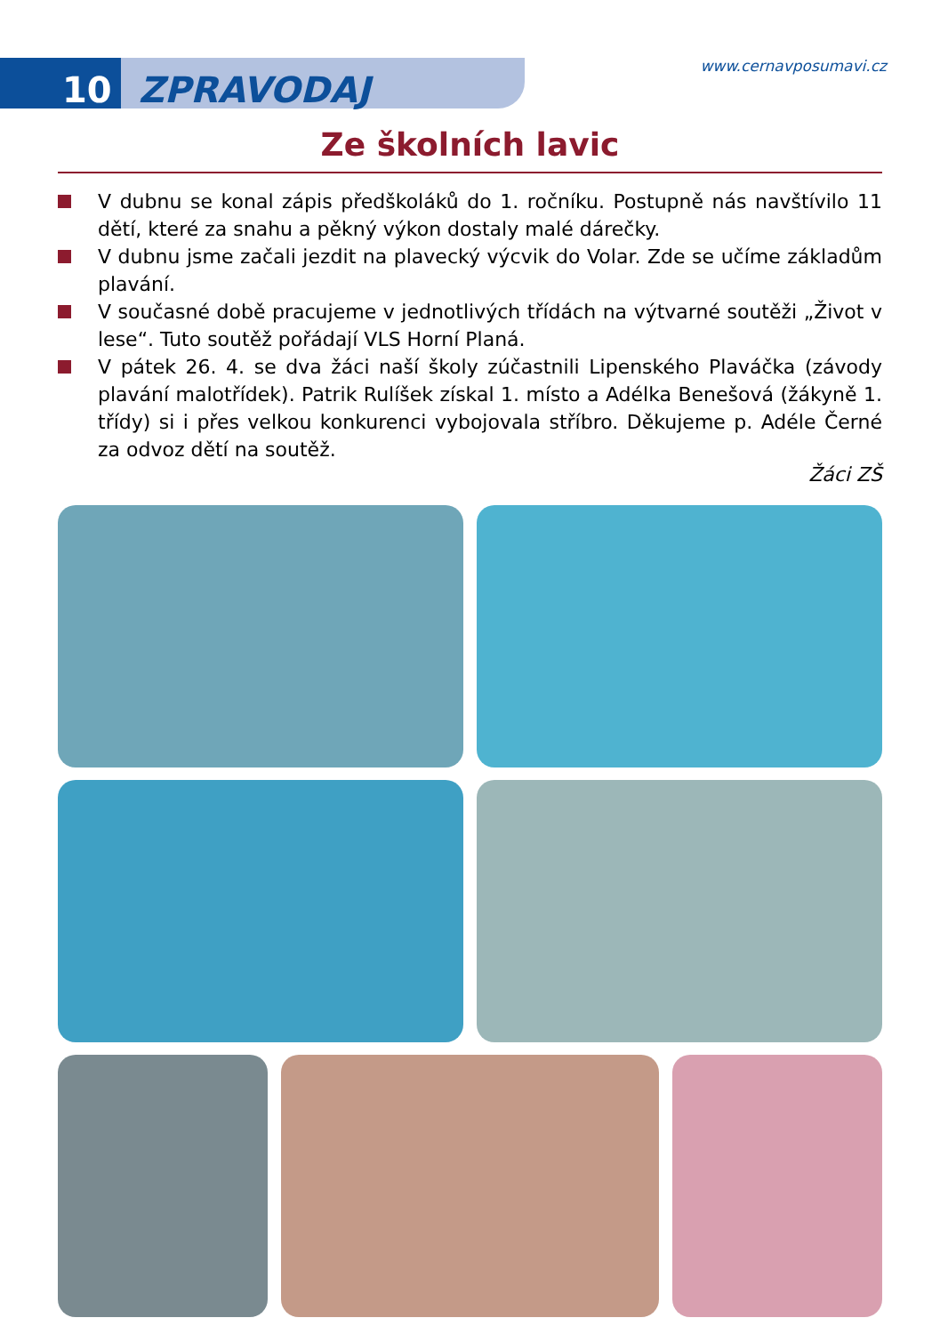10 ZPRAVODAJ
www.cernavposumavi.cz
Ze školních lavic
V dubnu se konal zápis předškoláků do 1. ročníku. Postupně nás navštívilo 11 dětí, které za snahu a pěkný výkon dostaly malé dárečky.
V dubnu jsme začali jezdit na plavecký výcvik do Volar. Zde se učíme základům plavání.
V současné době pracujeme v jednotlivých třídách na výtvarné soutěži „Život v lese“. Tuto soutěž pořádají VLS Horní Planá.
V pátek 26. 4. se dva žáci naší školy zúčastnili Lipenského Plaváčka (závody plavání malotřídek). Patrik Rulíšek získal 1. místo a Adélka Benešová (žákyně 1. třídy) si i přes velkou konkurenci vybojovala stříbro. Děkujeme p. Adéle Černé za odvoz dětí na soutěž.
Žáci ZŠ